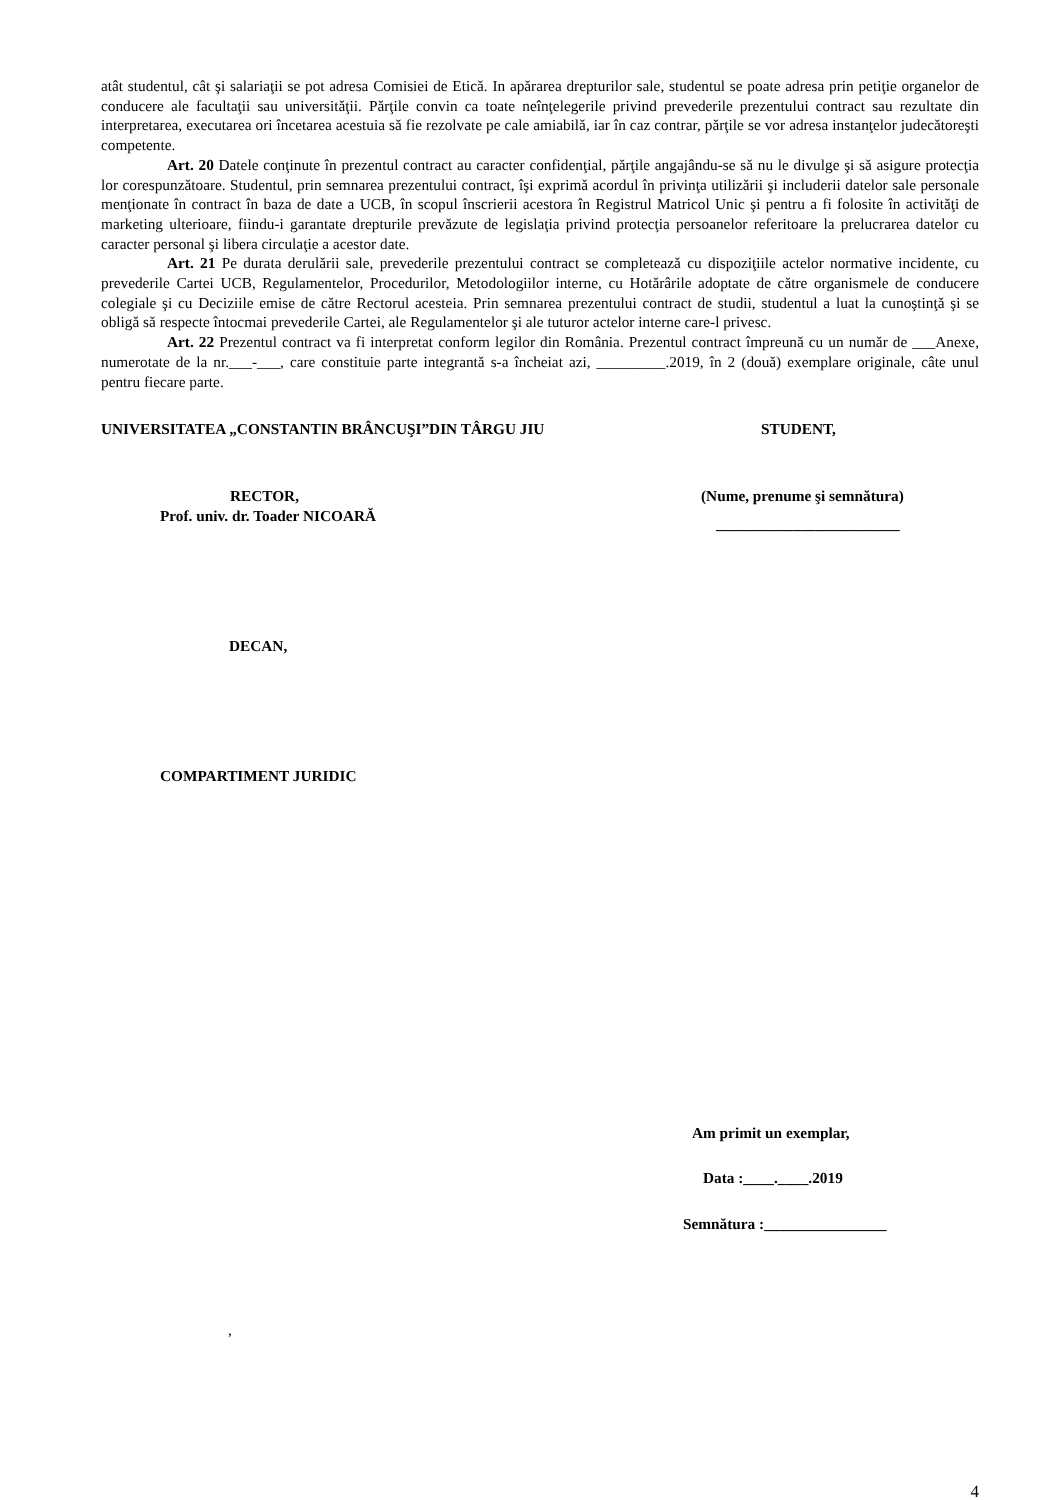atât studentul, cât şi salariaţii se pot adresa Comisiei de Etică. In apărarea drepturilor sale, studentul se poate adresa prin petiţie organelor de conducere ale facultaţii sau universităţii. Părţile convin ca toate neînţelegerile privind prevederile prezentului contract sau rezultate din interpretarea, executarea ori încetarea acestuia să fie rezolvate pe cale amiabilă, iar în caz contrar, părţile se vor adresa instanţelor judecătoreşti competente.
Art. 20 Datele conţinute în prezentul contract au caracter confidenţial, părţile angajându-se să nu le divulge şi să asigure protecţia lor corespunzătoare. Studentul, prin semnarea prezentului contract, îşi exprimă acordul în privinţa utilizării şi includerii datelor sale personale menţionate în contract în baza de date a UCB, în scopul înscrierii acestora în Registrul Matricol Unic şi pentru a fi folosite în activităţi de marketing ulterioare, fiindu-i garantate drepturile prevăzute de legislaţia privind protecţia persoanelor referitoare la prelucrarea datelor cu caracter personal şi libera circulaţie a acestor date.
Art. 21 Pe durata derulării sale, prevederile prezentului contract se completează cu dispoziţiile actelor normative incidente, cu prevederile Cartei UCB, Regulamentelor, Procedurilor, Metodologiilor interne, cu Hotărârile adoptate de către organismele de conducere colegiale şi cu Deciziile emise de către Rectorul acesteia. Prin semnarea prezentului contract de studii, studentul a luat la cunoştinţă şi se obligă să respecte întocmai prevederile Cartei, ale Regulamentelor şi ale tuturor actelor interne care-l privesc.
Art. 22 Prezentul contract va fi interpretat conform legilor din România. Prezentul contract împreună cu un număr de ___Anexe, numerotate de la nr.___-___, care constituie parte integrantă s-a încheiat azi, _________.2019, în 2 (două) exemplare originale, câte unul pentru fiecare parte.
UNIVERSITATEA „CONSTANTIN BRÂNCUŞI”DIN TÂRGU JIU STUDENT,
RECTOR,
Prof. univ. dr. Toader NICOARĂ
(Nume, prenume şi semnătura)
________________________
DECAN,
COMPARTIMENT JURIDIC
Am primit un exemplar,
Data :____.____.2019
Semnătura :________________
,
4